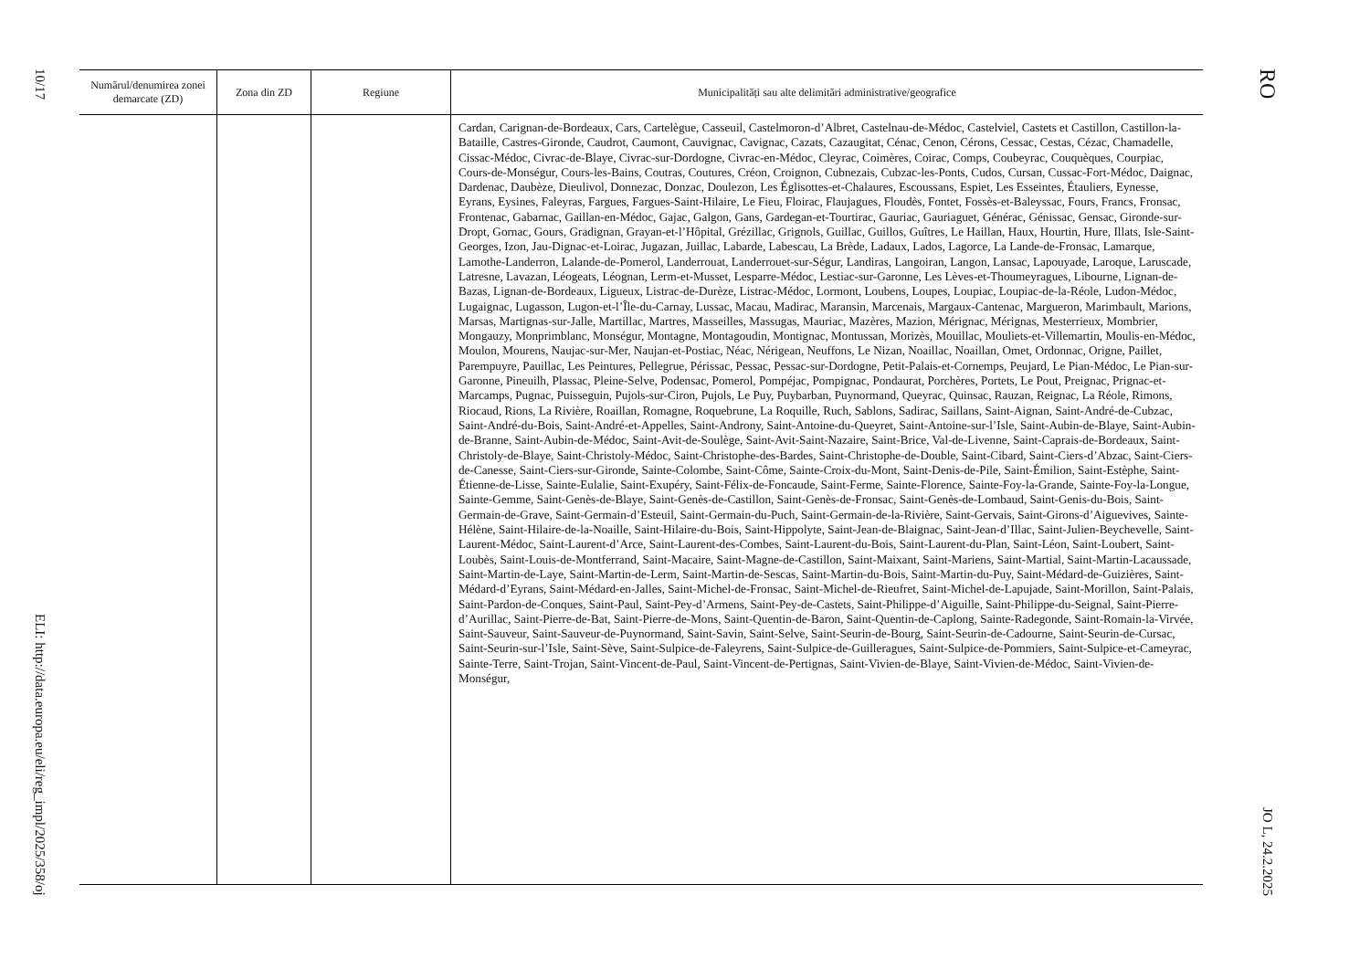10/17
ELI: http://data.europa.eu/eli/reg_impl/2025/358/oj
| Numărul/denumirea zonei demarcate (ZD) | Zona din ZD | Regiune | Municipalități sau alte delimitări administrative/geografice |
| --- | --- | --- | --- |
| | | | Cardan, Carignan-de-Bordeaux, Cars, Cartelègue, Casseuil, Castelmoron-d’Albret, Castelnau-de-Médoc, Castelviel, Castets et Castillon, Castillon-la-Bataille, Castres-Gironde, Caudrot, Caumont, Cauvignac, Cavignac, Cazats, Cazaugitat, Cénac, Cenon, Cérons, Cessac, Cestas, Cézac, Chamadelle, Cissac-Médoc, Civrac-de-Blaye, Civrac-sur-Dordogne, Civrac-en-Médoc, Cleyrac, Coimères, Coirac, Comps, Coubeyrac, Couquèques, Courpiac, Cours-de-Monségur, Cours-les-Bains, Coutras, Coutures, Créon, Croignon, Cubnezais, Cubzac-les-Ponts, Cudos, Cursan, Cussac-Fort-Médoc, Daignac, Dardenac, Daubèze, Dieulivol, Donnezac, Donzac, Doulezon, Les Églisottes-et-Chalaures, Escoussans, Espiet, Les Esseintes, Étauliers, Eynesse, Eyrans, Eysines, Faleyras, Fargues, Fargues-Saint-Hilaire, Le Fieu, Floirac, Flaujagues, Floudès, Fontet, Fossès-et-Baleyssac, Fours, Francs, Fronsac, Frontenac, Gabarnac, Gaillan-en-Médoc, Gajac, Galgon, Gans, Gardegan-et-Tourtirac, Gauriac, Gauriaguet, Générac, Génissac, Gensac, Gironde-sur-Dropt, Gornac, Gours, Gradignan, Grayan-et-l’Hôpital, Grézillac, Grignols, Guillac, Guillos, Guîtres, Le Haillan, Haux, Hourtin, Hure, Illats, Isle-Saint-Georges, Izon, Jau-Dignac-et-Loirac, Jugazan, Juillac, Labarde, Labescau, La Brède, Ladaux, Lados, Lagorce, La Lande-de-Fronsac, Lamarque, Lamothe-Landerron, Lalande-de-Pomerol, Landerrouat, Landerrouet-sur-Ségur, Landiras, Langoiran, Langon, Lansac, Lapouyade, Laroque, Laruscade, Latresne, Lavazan, Léogeats, Léognan, Lerm-et-Musset, Lesparre-Médoc, Lestiac-sur-Garonne, Les Lèves-et-Thoumeyragues, Libourne, Lignan-de-Bazas, Lignan-de-Bordeaux, Ligueux, Listrac-de-Durèze, Listrac-Médoc, Lormont, Loubens, Loupes, Loupiac, Loupiac-de-la-Réole, Ludon-Médoc, Lugaignac, Lugasson, Lugon-et-l’Île-du-Carnay, Lussac, Macau, Madirac, Maransin, Marcenais, Margaux-Cantenac, Margueron, Marimbault, Marions, Marsas, Martignas-sur-Jalle, Martillac, Martres, Masseilles, Massugas, Mauriac, Mazères, Mazion, Mérignac, Mérignas, Mesterrieux, Mombrier, Mongauzy, Monprimblanc, Monségur, Montagne, Montagoudin, Montignac, Montussan, Morizès, Mouillac, Mouliets-et-Villemartin, Moulis-en-Médoc, Moulon, Mourens, Naujac-sur-Mer, Naujan-et-Postiac, Néac, Nérigean, Neuffons, Le Nizan, Noaillac, Noaillan, Omet, Ordonnac, Origne, Paillet, Parempuyre, Pauillac, Les Peintures, Pellegrue, Périssac, Pessac, Pessac-sur-Dordogne, Petit-Palais-et-Cornemps, Peujard, Le Pian-Médoc, Le Pian-sur-Garonne, Pineuilh, Plassac, Pleine-Selve, Podensac, Pomerol, Pompéjac, Pompignac, Pondaurat, Porchères, Portets, Le Pout, Preignac, Prignac-et-Marcamps, Pugnac, Puisseguin, Pujols-sur-Ciron, Pujols, Le Puy, Puybarban, Puynormand, Queyrac, Quinsac, Rauzan, Reignac, La Réole, Rimons, Riocaud, Rions, La Rivière, Roaillan, Romagne, Roquebrune, La Roquille, Ruch, Sablons, Sadirac, Saillans, Saint-Aignan, Saint-André-de-Cubzac, Saint-André-du-Bois, Saint-André-et-Appelles, Saint-Androny, Saint-Antoine-du-Queyret, Saint-Antoine-sur-l’Isle, Saint-Aubin-de-Blaye, Saint-Aubin-de-Branne, Saint-Aubin-de-Médoc, Saint-Avit-de-Soulège, Saint-Avit-Saint-Nazaire, Saint-Brice, Val-de-Livenne, Saint-Caprais-de-Bordeaux, Saint-Christoly-de-Blaye, Saint-Christoly-Médoc, Saint-Christophe-des-Bardes, Saint-Christophe-de-Double, Saint-Cibard, Saint-Ciers-d’Abzac, Saint-Ciers-de-Canesse, Saint-Ciers-sur-Gironde, Sainte-Colombe, Saint-Côme, Sainte-Croix-du-Mont, Saint-Denis-de-Pile, Saint-Émilion, Saint-Estèphe, Saint-Étienne-de-Lisse, Sainte-Eulalie, Saint-Exupéry, Saint-Félix-de-Foncaude, Saint-Ferme, Sainte-Florence, Sainte-Foy-la-Grande, Sainte-Foy-la-Longue, Sainte-Gemme, Saint-Genès-de-Blaye, Saint-Genès-de-Castillon, Saint-Genès-de-Fronsac, Saint-Genès-de-Lombaud, Saint-Genis-du-Bois, Saint-Germain-de-Grave, Saint-Germain-d’Esteuil, Saint-Germain-du-Puch, Saint-Germain-de-la-Rivière, Saint-Gervais, Saint-Girons-d’Aiguevives, Sainte-Hélène, Saint-Hilaire-de-la-Noaille, Saint-Hilaire-du-Bois, Saint-Hippolyte, Saint-Jean-de-Blaignac, Saint-Jean-d’Illac, Saint-Julien-Beychevelle, Saint-Laurent-Médoc, Saint-Laurent-d’Arce, Saint-Laurent-des-Combes, Saint-Laurent-du-Bois, Saint-Laurent-du-Plan, Saint-Léon, Saint-Loubert, Saint-Loubès, Saint-Louis-de-Montferrand, Saint-Macaire, Saint-Magne-de-Castillon, Saint-Maixant, Saint-Mariens, Saint-Martial, Saint-Martin-Lacaussade, Saint-Martin-de-Laye, Saint-Martin-de-Lerm, Saint-Martin-de-Sescas, Saint-Martin-du-Bois, Saint-Martin-du-Puy, Saint-Médard-de-Guizières, Saint-Médard-d’Eyrans, Saint-Médard-en-Jalles, Saint-Michel-de-Fronsac, Saint-Michel-de-Rieufret, Saint-Michel-de-Lapujade, Saint-Morillon, Saint-Palais, Saint-Pardon-de-Conques, Saint-Paul, Saint-Pey-d’Armens, Saint-Pey-de-Castets, Saint-Philippe-d’Aiguille, Saint-Philippe-du-Seignal, Saint-Pierre-d’Aurillac, Saint-Pierre-de-Bat, Saint-Pierre-de-Mons, Saint-Quentin-de-Baron, Saint-Quentin-de-Caplong, Sainte-Radegonde, Saint-Romain-la-Virvée, Saint-Sauveur, Saint-Sauveur-de-Puynormand, Saint-Savin, Saint-Selve, Saint-Seurin-de-Bourg, Saint-Seurin-de-Cadourne, Saint-Seurin-de-Cursac, Saint-Seurin-sur-l’Isle, Saint-Sève, Saint-Sulpice-de-Faleyrens, Saint-Sulpice-de-Guilleragues, Saint-Sulpice-de-Pommiers, Saint-Sulpice-et-Cameyrac, Sainte-Terre, Saint-Trojan, Saint-Vincent-de-Paul, Saint-Vincent-de-Pertignas, Saint-Vivien-de-Blaye, Saint-Vivien-de-Médoc, Saint-Vivien-de-Monségur, |
RO
JO L, 24.2.2025